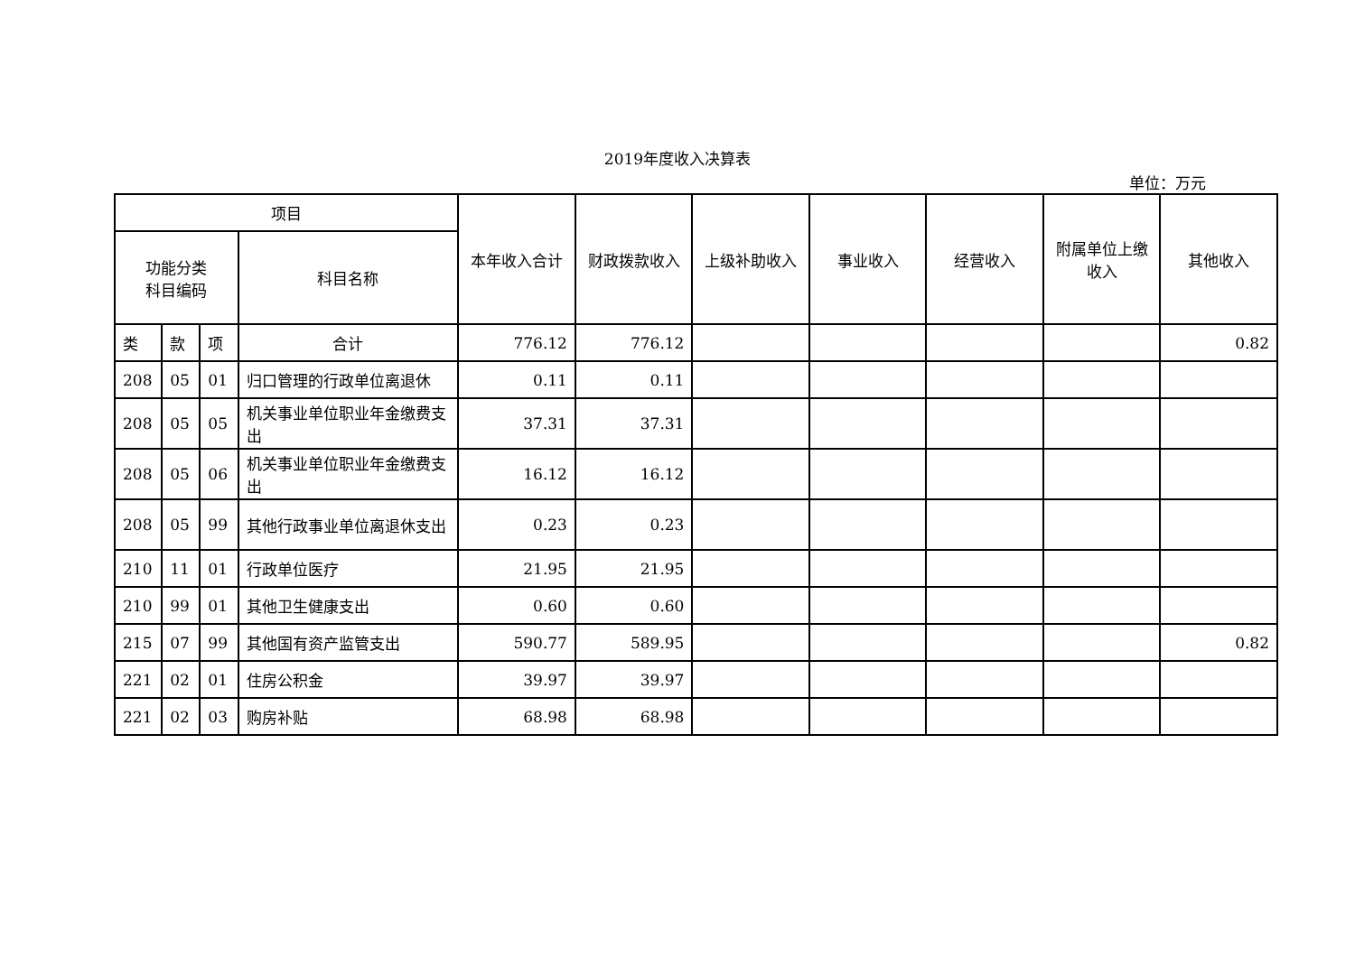2019年度收入决算表
单位：万元
| 项目 | | | | 本年收入合计 | 财政拨款收入 | 上级补助收入 | 事业收入 | 经营收入 | 附属单位上缴收入 | 其他收入 |
| --- | --- | --- | --- | --- | --- | --- | --- | --- | --- | --- |
| 功能分类 科目编码 | | | 科目名称 | | | | | | | |
| 类 | 款 | 项 | 合计 | 776.12 | 776.12 | | | | | 0.82 |
| 208 | 05 | 01 | 归口管理的行政单位离退休 | 0.11 | 0.11 | | | | | |
| 208 | 05 | 05 | 机关事业单位职业年金缴费支出 | 37.31 | 37.31 | | | | | |
| 208 | 05 | 06 | 机关事业单位职业年金缴费支出 | 16.12 | 16.12 | | | | | |
| 208 | 05 | 99 | 其他行政事业单位离退休支出 | 0.23 | 0.23 | | | | | |
| 210 | 11 | 01 | 行政单位医疗 | 21.95 | 21.95 | | | | | |
| 210 | 99 | 01 | 其他卫生健康支出 | 0.60 | 0.60 | | | | | |
| 215 | 07 | 99 | 其他国有资产监管支出 | 590.77 | 589.95 | | | | | 0.82 |
| 221 | 02 | 01 | 住房公积金 | 39.97 | 39.97 | | | | | |
| 221 | 02 | 03 | 购房补贴 | 68.98 | 68.98 | | | | | |